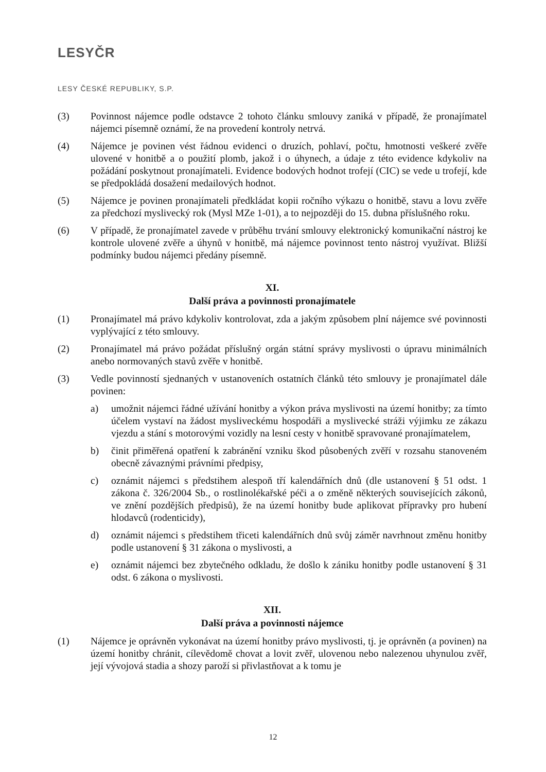LESYČR
LESY ČESKÉ REPUBLIKY, S.P.
(3) Povinnost nájemce podle odstavce 2 tohoto článku smlouvy zaniká v případě, že pronajímatel nájemci písemně oznámí, že na provedení kontroly netrvá.
(4) Nájemce je povinen vést řádnou evidenci o druzích, pohlaví, počtu, hmotnosti veškeré zvěře ulovené v honitbě a o použití plomb, jakož i o úhynech, a údaje z této evidence kdykoliv na požádání poskytnout pronajímateli. Evidence bodových hodnot trofejí (CIC) se vede u trofejí, kde se předpokládá dosažení medailových hodnot.
(5) Nájemce je povinen pronajímateli předkládat kopii ročního výkazu o honitbě, stavu a lovu zvěře za předchozí myslivecký rok (Mysl MZe 1-01), a to nejpozději do 15. dubna příslušného roku.
(6) V případě, že pronajímatel zavede v průběhu trvání smlouvy elektronický komunikační nástroj ke kontrole ulovené zvěře a úhynů v honitbě, má nájemce povinnost tento nástroj využívat. Bližší podmínky budou nájemci předány písemně.
XI.
Další práva a povinnosti pronajímatele
(1) Pronajímatel má právo kdykoliv kontrolovat, zda a jakým způsobem plní nájemce své povinnosti vyplývající z této smlouvy.
(2) Pronajímatel má právo požádat příslušný orgán státní správy myslivosti o úpravu minimálních anebo normovaných stavů zvěře v honitbě.
(3) Vedle povinností sjednaných v ustanoveních ostatních článků této smlouvy je pronajímatel dále povinen:
a) umožnit nájemci řádné užívání honitby a výkon práva myslivosti na území honitby; za tímto účelem vystaví na žádost mysliveckému hospodáři a myslivecké stráži výjimku ze zákazu vjezdu a stání s motorovými vozidly na lesní cesty v honitbě spravované pronajímatelem,
b) činit přiměřená opatření k zabránění vzniku škod působených zvěří v rozsahu stanoveném obecně závaznými právními předpisy,
c) oznámit nájemci s předstihem alespoň tří kalendářních dnů (dle ustanovení § 51 odst. 1 zákona č. 326/2004 Sb., o rostlinolékařské péči a o změně některých souvisejících zákonů, ve znění pozdějších předpisů), že na území honitby bude aplikovat přípravky pro hubení hlodavců (rodenticidy),
d) oznámit nájemci s předstihem třiceti kalendářních dnů svůj záměr navrhnout změnu honitby podle ustanovení § 31 zákona o myslivosti, a
e) oznámit nájemci bez zbytečného odkladu, že došlo k zániku honitby podle ustanovení § 31 odst. 6 zákona o myslivosti.
XII.
Další práva a povinnosti nájemce
(1) Nájemce je oprávněn vykonávat na území honitby právo myslivosti, tj. je oprávněn (a povinen) na území honitby chránit, cílevědomě chovat a lovit zvěř, ulovenou nebo nalezenou uhynulou zvěř, její vývojová stadia a shozy paroží si přivlastňovat a k tomu je
12